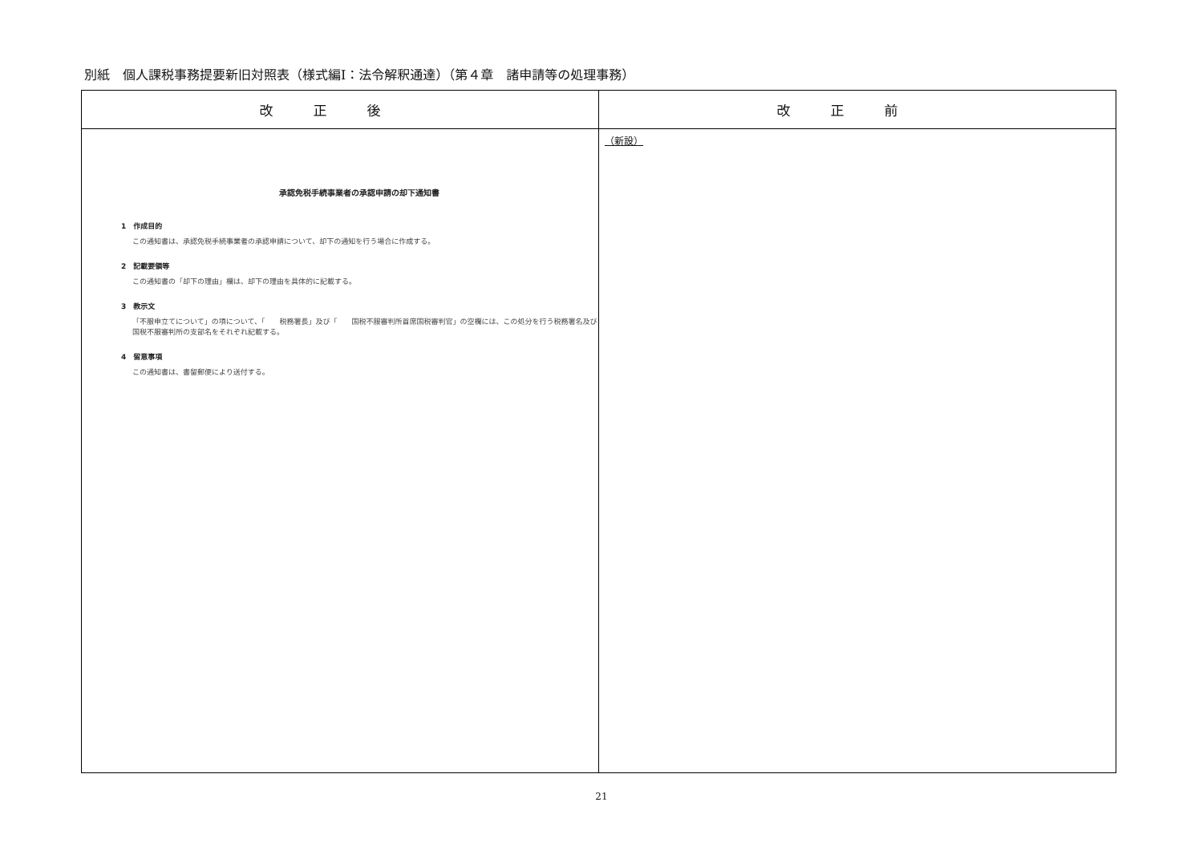別紙　個人課税事務提要新旧対照表（様式編Ⅰ：法令解釈通達）（第４章　諸申請等の処理事務）
| 改正後 | 改正前 |
| --- | --- |
| 承認免税手続事業者の承認申請の却下通知書 1 作成目的 この通知書は、承認免税手続事業者の承認申請について、却下の通知を行う場合に作成する。 2 記載要領等 この通知書の「却下の理由」欄は、却下の理由を具体的に記載する。 3 教示文 「不服申立てについて」の項について、「 税務署長」及び「 国税不服審判所首席国税審判官」の空欄には、この処分を行う税務署名及び国税不服審判所の支部名をそれぞれ記載する。 4 留意事項 この通知書は、書留郵便により送付する。 | （新設） |
21